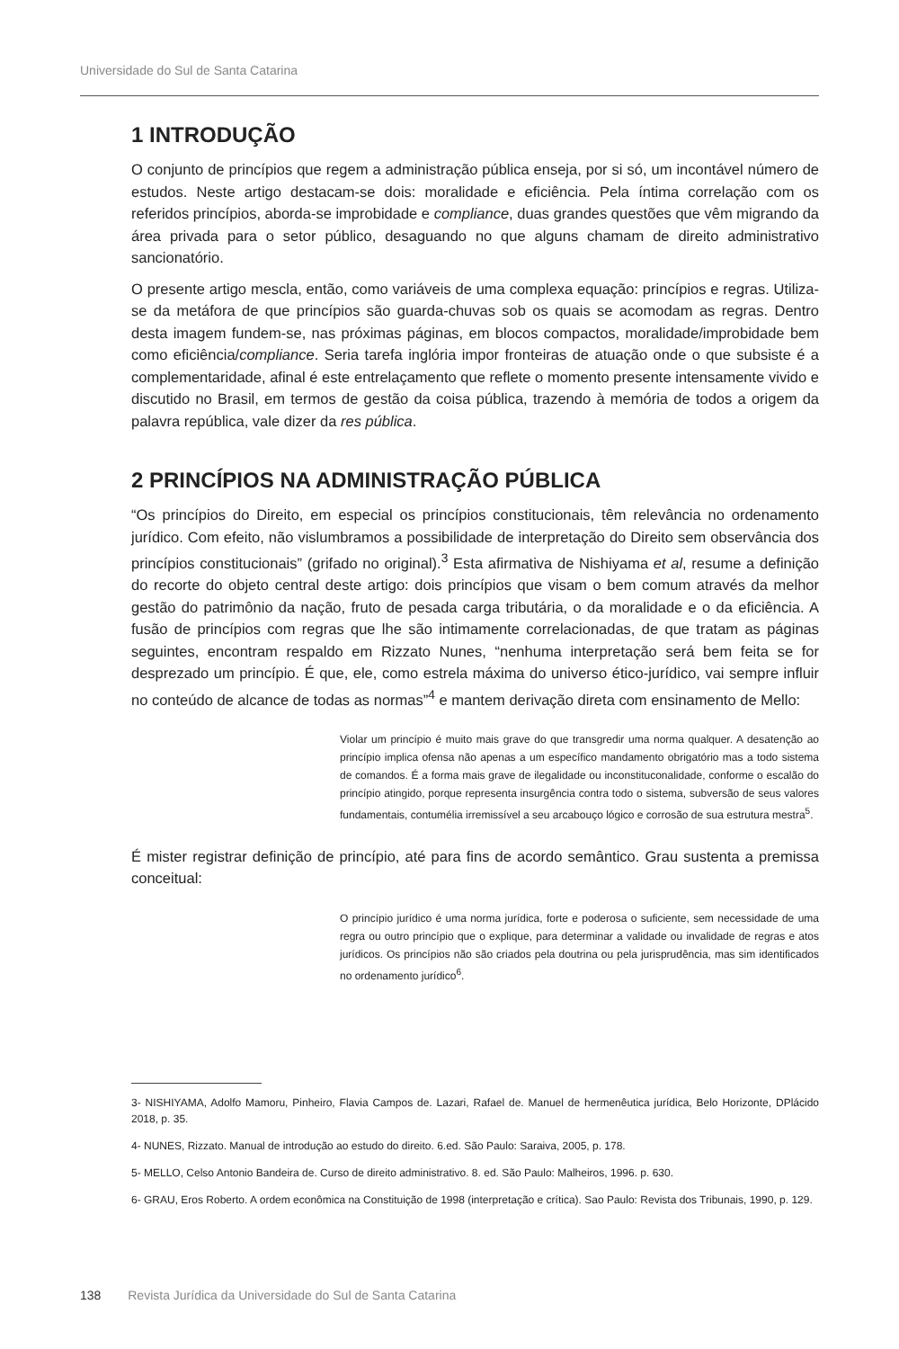Universidade do Sul de Santa Catarina
1 INTRODUÇÃO
O conjunto de princípios que regem a administração pública enseja, por si só, um incontável número de estudos. Neste artigo destacam-se dois: moralidade e eficiência. Pela íntima correlação com os referidos princípios, aborda-se improbidade e compliance, duas grandes questões que vêm migrando da área privada para o setor público, desaguando no que alguns chamam de direito administrativo sancionatório.
O presente artigo mescla, então, como variáveis de uma complexa equação: princípios e regras. Utiliza-se da metáfora de que princípios são guarda-chuvas sob os quais se acomodam as regras. Dentro desta imagem fundem-se, nas próximas páginas, em blocos compactos, moralidade/improbidade bem como eficiência/compliance. Seria tarefa inglória impor fronteiras de atuação onde o que subsiste é a complementaridade, afinal é este entrelaçamento que reflete o momento presente intensamente vivido e discutido no Brasil, em termos de gestão da coisa pública, trazendo à memória de todos a origem da palavra república, vale dizer da res pública.
2 PRINCÍPIOS NA ADMINISTRAÇÃO PÚBLICA
“Os princípios do Direito, em especial os princípios constitucionais, têm relevância no ordenamento jurídico. Com efeito, não vislumbramos a possibilidade de interpretação do Direito sem observância dos princípios constitucionais” (grifado no original).<sup>3</sup> Esta afirmativa de Nishiyama et al, resume a definição do recorte do objeto central deste artigo: dois princípios que visam o bem comum através da melhor gestão do patrimônio da nação, fruto de pesada carga tributária, o da moralidade e o da eficiência. A fusão de princípios com regras que lhe são intimamente correlacionadas, de que tratam as páginas seguintes, encontram respaldo em Rizzato Nunes, “nenhuma interpretação será bem feita se for desprezado um princípio. É que, ele, como estrela máxima do universo ético-jurídico, vai sempre influir no conteúdo de alcance de todas as normas”<sup>4</sup> e mantem derivação direta com ensinamento de Mello:
Violar um princípio é muito mais grave do que transgredir uma norma qualquer. A desatenção ao princípio implica ofensa não apenas a um específico mandamento obrigatório mas a todo sistema de comandos. É a forma mais grave de ilegalidade ou inconstituconalidade, conforme o escalão do princípio atingido, porque representa insurgência contra todo o sistema, subversão de seus valores fundamentais, contumélia irremissível a seu arcabouço lógico e corrosão de sua estrutura mestra<sup>5</sup>.
É mister registrar definição de princípio, até para fins de acordo semântico. Grau sustenta a premissa conceitual:
O princípio jurídico é uma norma jurídica, forte e poderosa o suficiente, sem necessidade de uma regra ou outro princípio que o explique, para determinar a validade ou invalidade de regras e atos jurídicos. Os princípios não são criados pela doutrina ou pela jurisprudência, mas sim identificados no ordenamento jurídico<sup>6</sup>.
3- NISHIYAMA, Adolfo Mamoru, Pinheiro, Flavia Campos de. Lazari, Rafael de. Manuel de hermenêutica jurídica, Belo Horizonte, DPlácido 2018, p. 35.
4- NUNES, Rizzato. Manual de introdução ao estudo do direito. 6.ed. São Paulo: Saraiva, 2005, p. 178.
5- MELLO, Celso Antonio Bandeira de. Curso de direito administrativo. 8. ed. São Paulo: Malheiros, 1996. p. 630.
6- GRAU, Eros Roberto. A ordem econômica na Constituição de 1998 (interpretação e crítica). Sao Paulo: Revista dos Tribunais, 1990, p. 129.
138 Revista Jurídica da Universidade do Sul de Santa Catarina